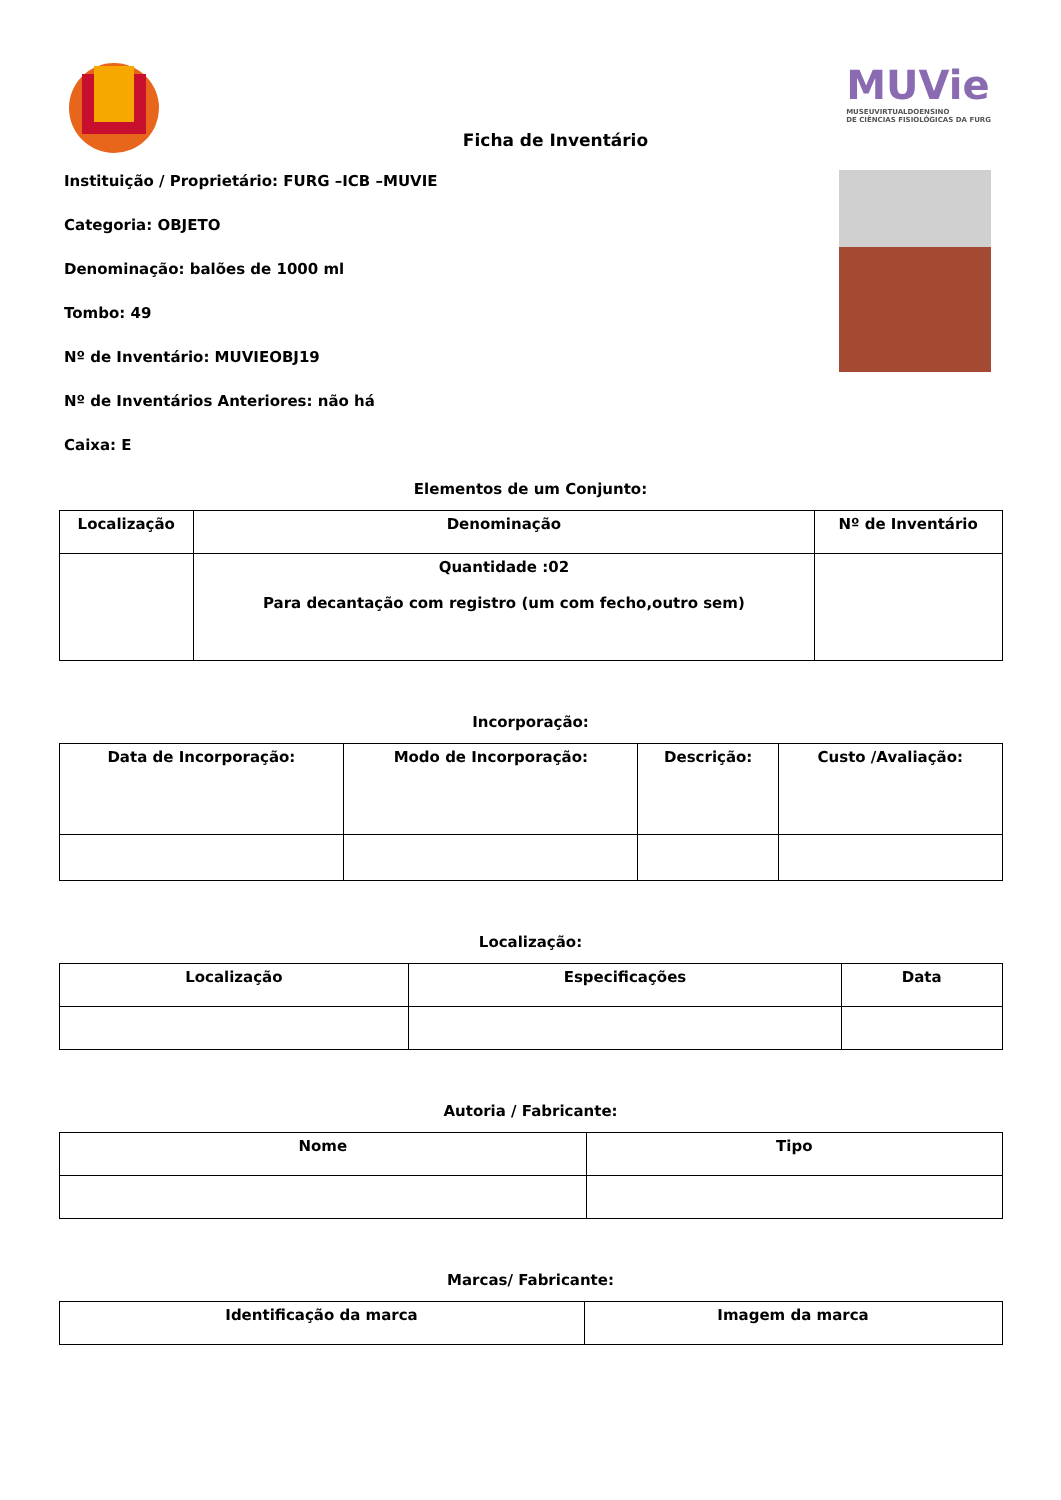MUVie
MUSEUVIRTUALDOENSINO
DE CIÊNCIAS FISIOLÓGICAS DA FURG
Ficha de Inventário
Instituição / Proprietário: FURG –ICB –MUVIE
Categoria: OBJETO
Denominação: balões de 1000 ml
Tombo: 49
Nº de Inventário: MUVIEOBJ19
Nº de Inventários Anteriores: não há
Caixa: E
Elementos de um Conjunto:
| Localização | Denominação | Nº de Inventário |
| --- | --- | --- |
| | Quantidade :02 Para decantação com registro (um com fecho,outro sem) | |
Incorporação:
| Data de Incorporação: | Modo de Incorporação: | Descrição: | Custo /Avaliação: |
| --- | --- | --- | --- |
Localização:
| Localização | Especificações | Data |
| --- | --- | --- |
Autoria / Fabricante:
| Nome | Tipo |
| --- | --- |
Marcas/ Fabricante:
| Identificação da marca | Imagem da marca |
| --- | --- |